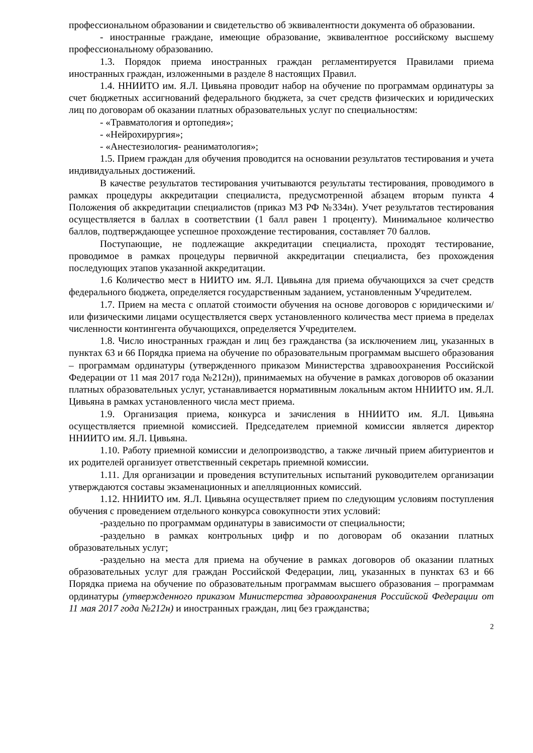профессиональном образовании и свидетельство об эквивалентности документа об образовании.
- иностранные граждане, имеющие образование, эквивалентное российскому высшему профессиональному образованию.
1.3. Порядок приема иностранных граждан регламентируется Правилами приема иностранных граждан, изложенными в разделе 8 настоящих Правил.
1.4. ННИИТО им. Я.Л. Цивьяна проводит набор на обучение по программам ординатуры за счет бюджетных ассигнований федерального бюджета, за счет средств физических и юридических лиц по договорам об оказании платных образовательных услуг по специальностям:
- «Травматология и ортопедия»;
- «Нейрохирургия»;
- «Анестезиология- реаниматология»;
1.5. Прием граждан для обучения проводится на основании результатов тестирования и учета индивидуальных достижений.
В качестве результатов тестирования учитываются результаты тестирования, проводимого в рамках процедуры аккредитации специалиста, предусмотренной абзацем вторым пункта 4 Положения об аккредитации специалистов (приказ МЗ РФ №334н). Учет результатов тестирования осуществляется в баллах в соответствии (1 балл равен 1 проценту). Минимальное количество баллов, подтверждающее успешное прохождение тестирования, составляет 70 баллов.
Поступающие, не подлежащие аккредитации специалиста, проходят тестирование, проводимое в рамках процедуры первичной аккредитации специалиста, без прохождения последующих этапов указанной аккредитации.
1.6 Количество мест в НИИТО им. Я.Л. Цивьяна для приема обучающихся за счет средств федерального бюджета, определяется государственным заданием, установленным Учредителем.
1.7. Прием на места с оплатой стоимости обучения на основе договоров с юридическими и/или физическими лицами осуществляется сверх установленного количества мест приема в пределах численности контингента обучающихся, определяется Учредителем.
1.8. Число иностранных граждан и лиц без гражданства (за исключением лиц, указанных в пунктах 63 и 66 Порядка приема на обучение по образовательным программам высшего образования – программам ординатуры (утвержденного приказом Министерства здравоохранения Российской Федерации от 11 мая 2017 года №212н)), принимаемых на обучение в рамках договоров об оказании платных образовательных услуг, устанавливается нормативным локальным актом ННИИТО им. Я.Л. Цивьяна в рамках установленного числа мест приема.
1.9. Организация приема, конкурса и зачисления в ННИИТО им. Я.Л. Цивьяна осуществляется приемной комиссией. Председателем приемной комиссии является директор ННИИТО им. Я.Л. Цивьяна.
1.10. Работу приемной комиссии и делопроизводство, а также личный прием абитуриентов и их родителей организует ответственный секретарь приемной комиссии.
1.11. Для организации и проведения вступительных испытаний руководителем организации утверждаются составы экзаменационных и апелляционных комиссий.
1.12. ННИИТО им. Я.Л. Цивьяна осуществляет прием по следующим условиям поступления обучения с проведением отдельного конкурса совокупности этих условий:
-раздельно по программам ординатуры в зависимости от специальности;
-раздельно в рамках контрольных цифр и по договорам об оказании платных образовательных услуг;
-раздельно на места для приема на обучение в рамках договоров об оказании платных образовательных услуг для граждан Российской Федерации, лиц, указанных в пунктах 63 и 66 Порядка приема на обучение по образовательным программам высшего образования – программам ординатуры (утвержденного приказом Министерства здравоохранения Российской Федерации от 11 мая 2017 года №212н) и иностранных граждан, лиц без гражданства;
2